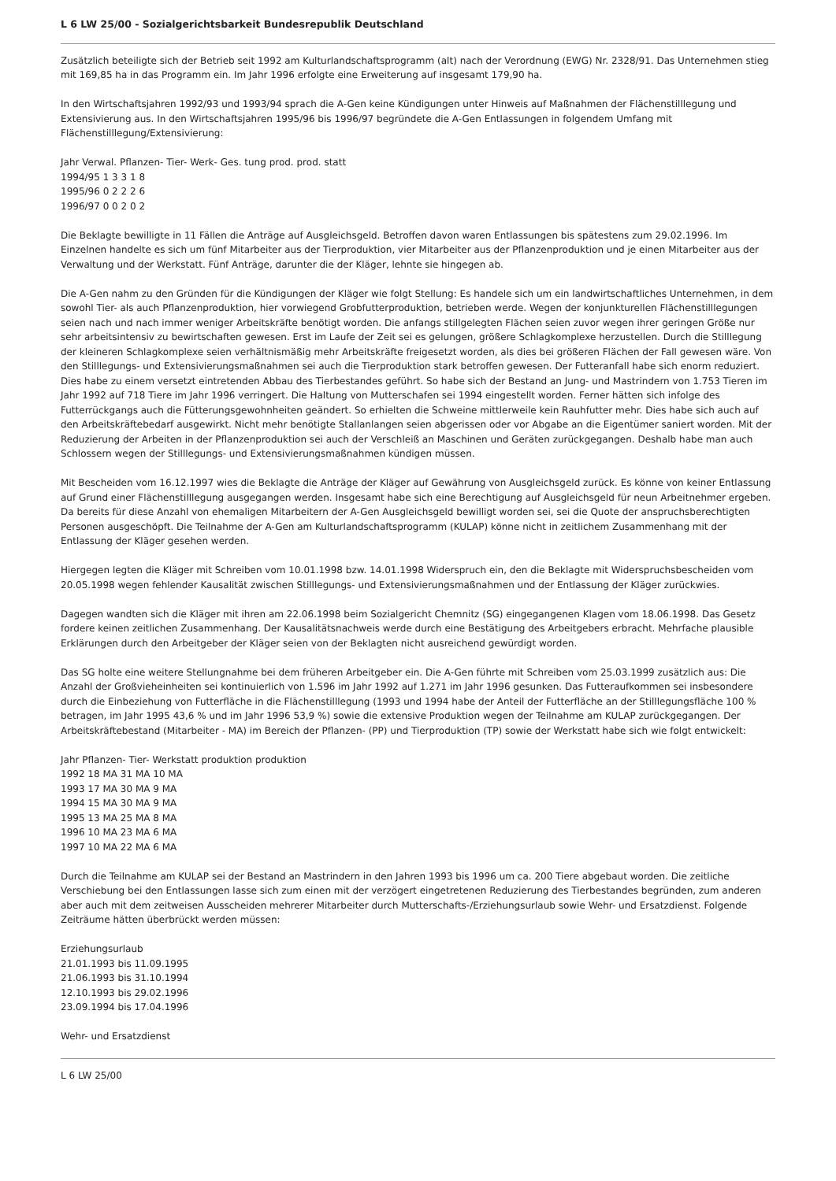L 6 LW 25/00 - Sozialgerichtsbarkeit Bundesrepublik Deutschland
Zusätzlich beteiligte sich der Betrieb seit 1992 am Kulturlandschaftsprogramm (alt) nach der Verordnung (EWG) Nr. 2328/91. Das Unternehmen stieg mit 169,85 ha in das Programm ein. Im Jahr 1996 erfolgte eine Erweiterung auf insgesamt 179,90 ha.
In den Wirtschaftsjahren 1992/93 und 1993/94 sprach die A-Gen keine Kündigungen unter Hinweis auf Maßnahmen der Flächenstilllegung und Extensivierung aus. In den Wirtschaftsjahren 1995/96 bis 1996/97 begründete die A-Gen Entlassungen in folgendem Umfang mit Flächenstilllegung/Extensivierung:
Jahr Verwal. Pflanzen- Tier- Werk- Ges. tung prod. prod. statt
1994/95 1 3 3 1 8
1995/96 0 2 2 2 6
1996/97 0 0 2 0 2
Die Beklagte bewilligte in 11 Fällen die Anträge auf Ausgleichsgeld. Betroffen davon waren Entlassungen bis spätestens zum 29.02.1996. Im Einzelnen handelte es sich um fünf Mitarbeiter aus der Tierproduktion, vier Mitarbeiter aus der Pflanzenproduktion und je einen Mitarbeiter aus der Verwaltung und der Werkstatt. Fünf Anträge, darunter die der Kläger, lehnte sie hingegen ab.
Die A-Gen nahm zu den Gründen für die Kündigungen der Kläger wie folgt Stellung: Es handele sich um ein landwirtschaftliches Unternehmen, in dem sowohl Tier- als auch Pflanzenproduktion, hier vorwiegend Grobfutterproduktion, betrieben werde. Wegen der konjunkturellen Flächenstilllegungen seien nach und nach immer weniger Arbeitskräfte benötigt worden. Die anfangs stillgelegten Flächen seien zuvor wegen ihrer geringen Größe nur sehr arbeitsintensiv zu bewirtschaften gewesen. Erst im Laufe der Zeit sei es gelungen, größere Schlagkomplexe herzustellen. Durch die Stilllegung der kleineren Schlagkomplexe seien verhältnismäßig mehr Arbeitskräfte freigesetzt worden, als dies bei größeren Flächen der Fall gewesen wäre. Von den Stilllegungs- und Extensivierungsmaßnahmen sei auch die Tierproduktion stark betroffen gewesen. Der Futteranfall habe sich enorm reduziert. Dies habe zu einem versetzt eintretenden Abbau des Tierbestandes geführt. So habe sich der Bestand an Jung- und Mastrindern von 1.753 Tieren im Jahr 1992 auf 718 Tiere im Jahr 1996 verringert. Die Haltung von Mutterschafen sei 1994 eingestellt worden. Ferner hätten sich infolge des Futterrückgangs auch die Fütterungsgewohnheiten geändert. So erhielten die Schweine mittlerweile kein Rauhfutter mehr. Dies habe sich auch auf den Arbeitskräftebedarf ausgewirkt. Nicht mehr benötigte Stallanlangen seien abgerissen oder vor Abgabe an die Eigentümer saniert worden. Mit der Reduzierung der Arbeiten in der Pflanzenproduktion sei auch der Verschleiß an Maschinen und Geräten zurückgegangen. Deshalb habe man auch Schlossern wegen der Stilllegungs- und Extensivierungsmaßnahmen kündigen müssen.
Mit Bescheiden vom 16.12.1997 wies die Beklagte die Anträge der Kläger auf Gewährung von Ausgleichsgeld zurück. Es könne von keiner Entlassung auf Grund einer Flächenstilllegung ausgegangen werden. Insgesamt habe sich eine Berechtigung auf Ausgleichsgeld für neun Arbeitnehmer ergeben. Da bereits für diese Anzahl von ehemaligen Mitarbeitern der A-Gen Ausgleichsgeld bewilligt worden sei, sei die Quote der anspruchsberechtigten Personen ausgeschöpft. Die Teilnahme der A-Gen am Kulturlandschaftsprogramm (KULAP) könne nicht in zeitlichem Zusammenhang mit der Entlassung der Kläger gesehen werden.
Hiergegen legten die Kläger mit Schreiben vom 10.01.1998 bzw. 14.01.1998 Widerspruch ein, den die Beklagte mit Widerspruchsbescheiden vom 20.05.1998 wegen fehlender Kausalität zwischen Stilllegungs- und Extensivierungsmaßnahmen und der Entlassung der Kläger zurückwies.
Dagegen wandten sich die Kläger mit ihren am 22.06.1998 beim Sozialgericht Chemnitz (SG) eingegangenen Klagen vom 18.06.1998. Das Gesetz fordere keinen zeitlichen Zusammenhang. Der Kausalitätsnachweis werde durch eine Bestätigung des Arbeitgebers erbracht. Mehrfache plausible Erklärungen durch den Arbeitgeber der Kläger seien von der Beklagten nicht ausreichend gewürdigt worden.
Das SG holte eine weitere Stellungnahme bei dem früheren Arbeitgeber ein. Die A-Gen führte mit Schreiben vom 25.03.1999 zusätzlich aus: Die Anzahl der Großvieheinheiten sei kontinuierlich von 1.596 im Jahr 1992 auf 1.271 im Jahr 1996 gesunken. Das Futteraufkommen sei insbesondere durch die Einbeziehung von Futterfläche in die Flächenstilllegung (1993 und 1994 habe der Anteil der Futterfläche an der Stilllegungsfläche 100 % betragen, im Jahr 1995 43,6 % und im Jahr 1996 53,9 %) sowie die extensive Produktion wegen der Teilnahme am KULAP zurückgegangen. Der Arbeitskräftebestand (Mitarbeiter - MA) im Bereich der Pflanzen- (PP) und Tierproduktion (TP) sowie der Werkstatt habe sich wie folgt entwickelt:
Jahr Pflanzen- Tier- Werkstatt produktion produktion
1992 18 MA 31 MA 10 MA
1993 17 MA 30 MA 9 MA
1994 15 MA 30 MA 9 MA
1995 13 MA 25 MA 8 MA
1996 10 MA 23 MA 6 MA
1997 10 MA 22 MA 6 MA
Durch die Teilnahme am KULAP sei der Bestand an Mastrindern in den Jahren 1993 bis 1996 um ca. 200 Tiere abgebaut worden. Die zeitliche Verschiebung bei den Entlassungen lasse sich zum einen mit der verzögert eingetretenen Reduzierung des Tierbestandes begründen, zum anderen aber auch mit dem zeitweisen Ausscheiden mehrerer Mitarbeiter durch Mutterschafts-/Erziehungsurlaub sowie Wehr- und Ersatzdienst. Folgende Zeiträume hätten überbrückt werden müssen:
Erziehungsurlaub
21.01.1993 bis 11.09.1995
21.06.1993 bis 31.10.1994
12.10.1993 bis 29.02.1996
23.09.1994 bis 17.04.1996
Wehr- und Ersatzdienst
L 6 LW 25/00